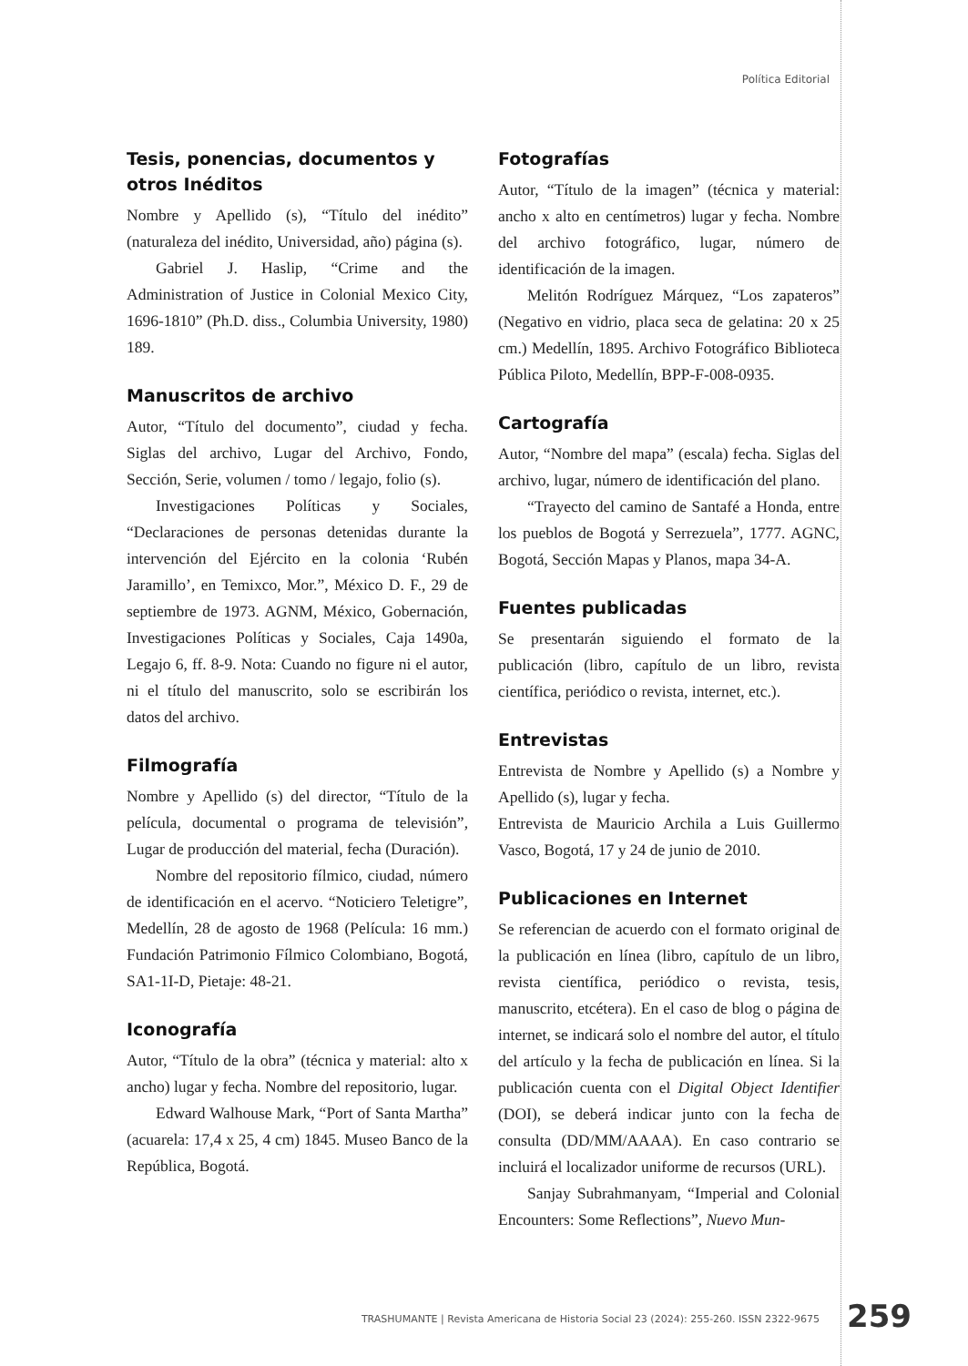Política Editorial
Tesis, ponencias, documentos y otros Inéditos
Nombre y Apellido (s), “Título del inédito” (naturaleza del inédito, Universidad, año) página (s).
Gabriel J. Haslip, “Crime and the Administration of Justice in Colonial Mexico City, 1696-1810” (Ph.D. diss., Columbia University, 1980) 189.
Manuscritos de archivo
Autor, “Título del documento”, ciudad y fecha. Siglas del archivo, Lugar del Archivo, Fondo, Sección, Serie, volumen / tomo / legajo, folio (s).
Investigaciones Políticas y Sociales, “Declaraciones de personas detenidas durante la intervención del Ejército en la colonia ‘Rubén Jaramillo’, en Temixco, Mor.”, México D. F., 29 de septiembre de 1973. AGNM, México, Gobernación, Investigaciones Políticas y Sociales, Caja 1490a, Legajo 6, ff. 8-9. Nota: Cuando no figure ni el autor, ni el título del manuscrito, solo se escribirán los datos del archivo.
Filmografía
Nombre y Apellido (s) del director, “Título de la película, documental o programa de televisión”, Lugar de producción del material, fecha (Duración).
Nombre del repositorio fílmico, ciudad, número de identificación en el acervo. “Noticiero Teletigre”, Medellín, 28 de agosto de 1968 (Película: 16 mm.) Fundación Patrimonio Fílmico Colombiano, Bogotá, SA1-1I-D, Pietaje: 48-21.
Iconografía
Autor, “Título de la obra” (técnica y material: alto x ancho) lugar y fecha. Nombre del repositorio, lugar.
Edward Walhouse Mark, “Port of Santa Martha” (acuarela: 17,4 x 25, 4 cm) 1845. Museo Banco de la República, Bogotá.
Fotografías
Autor, “Título de la imagen” (técnica y material: ancho x alto en centímetros) lugar y fecha. Nombre del archivo fotográfico, lugar, número de identificación de la imagen.
Melitón Rodríguez Márquez, “Los zapateros” (Negativo en vidrio, placa seca de gelatina: 20 x 25 cm.) Medellín, 1895. Archivo Fotográfico Biblioteca Pública Piloto, Medellín, BPP-F-008-0935.
Cartografía
Autor, “Nombre del mapa” (escala) fecha. Siglas del archivo, lugar, número de identificación del plano.
“Trayecto del camino de Santafé a Honda, entre los pueblos de Bogotá y Serrezuela”, 1777. AGNC, Bogotá, Sección Mapas y Planos, mapa 34-A.
Fuentes publicadas
Se presentarán siguiendo el formato de la publicación (libro, capítulo de un libro, revista científica, periódico o revista, internet, etc.).
Entrevistas
Entrevista de Nombre y Apellido (s) a Nombre y Apellido (s), lugar y fecha.
Entrevista de Mauricio Archila a Luis Guillermo Vasco, Bogotá, 17 y 24 de junio de 2010.
Publicaciones en Internet
Se referencian de acuerdo con el formato original de la publicación en línea (libro, capítulo de un libro, revista científica, periódico o revista, tesis, manuscrito, etcétera). En el caso de blog o página de internet, se indicará solo el nombre del autor, el título del artículo y la fecha de publicación en línea. Si la publicación cuenta con el Digital Object Identifier (DOI), se deberá indicar junto con la fecha de consulta (DD/MM/AAAA). En caso contrario se incluirá el localizador uniforme de recursos (URL).
Sanjay Subrahmanyam, “Imperial and Colonial Encounters: Some Reflections”, Nuevo Mun-
TRASHUMANTE | Revista Americana de Historia Social 23 (2024): 255-260. ISSN 2322-9675
259